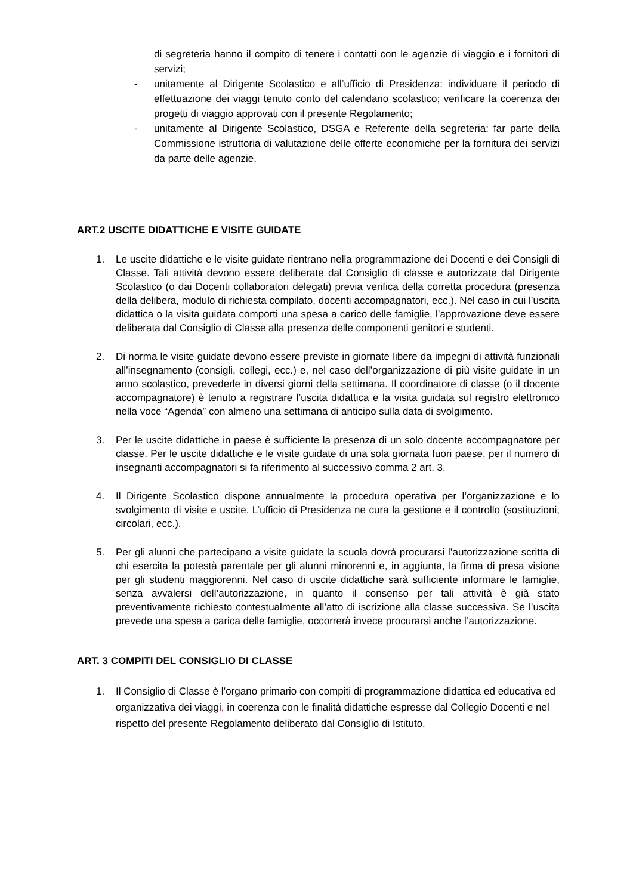di segreteria hanno il compito di tenere i contatti con le agenzie di viaggio e i fornitori di servizi;
- unitamente al Dirigente Scolastico e all’ufficio di Presidenza: individuare il periodo di effettuazione dei viaggi tenuto conto del calendario scolastico; verificare la coerenza dei progetti di viaggio approvati con il presente Regolamento;
- unitamente al Dirigente Scolastico, DSGA e Referente della segreteria: far parte della Commissione istruttoria di valutazione delle offerte economiche per la fornitura dei servizi da parte delle agenzie.
ART.2 USCITE DIDATTICHE E VISITE GUIDATE
1. Le uscite didattiche e le visite guidate rientrano nella programmazione dei Docenti e dei Consigli di Classe. Tali attività devono essere deliberate dal Consiglio di classe e autorizzate dal Dirigente Scolastico (o dai Docenti collaboratori delegati) previa verifica della corretta procedura (presenza della delibera, modulo di richiesta compilato, docenti accompagnatori, ecc.). Nel caso in cui l’uscita didattica o la visita guidata comporti una spesa a carico delle famiglie, l’approvazione deve essere deliberata dal Consiglio di Classe alla presenza delle componenti genitori e studenti.
2. Di norma le visite guidate devono essere previste in giornate libere da impegni di attività funzionali all’insegnamento (consigli, collegi, ecc.) e, nel caso dell’organizzazione di più visite guidate in un anno scolastico, prevederle in diversi giorni della settimana. Il coordinatore di classe (o il docente accompagnatore) è tenuto a registrare l’uscita didattica e la visita guidata sul registro elettronico nella voce “Agenda” con almeno una settimana di anticipo sulla data di svolgimento.
3. Per le uscite didattiche in paese è sufficiente la presenza di un solo docente accompagnatore per classe. Per le uscite didattiche e le visite guidate di una sola giornata fuori paese, per il numero di insegnanti accompagnatori si fa riferimento al successivo comma 2 art. 3.
4. Il Dirigente Scolastico dispone annualmente la procedura operativa per l’organizzazione e lo svolgimento di visite e uscite. L’ufficio di Presidenza ne cura la gestione e il controllo (sostituzioni, circolari, ecc.).
5. Per gli alunni che partecipano a visite guidate la scuola dovrà procurarsi l’autorizzazione scritta di chi esercita la potestà parentale per gli alunni minorenni e, in aggiunta, la firma di presa visione per gli studenti maggiorenni. Nel caso di uscite didattiche sarà sufficiente informare le famiglie, senza avvalersi dell’autorizzazione, in quanto il consenso per tali attività è già stato preventivamente richiesto contestualmente all’atto di iscrizione alla classe successiva. Se l’uscita prevede una spesa a carica delle famiglie, occorrerà invece procurarsi anche l’autorizzazione.
ART. 3 COMPITI DEL CONSIGLIO DI CLASSE
1. Il Consiglio di Classe è l’organo primario con compiti di programmazione didattica ed educativa ed organizzativa dei viaggi, in coerenza con le finalità didattiche espresse dal Collegio Docenti e nel rispetto del presente Regolamento deliberato dal Consiglio di Istituto.